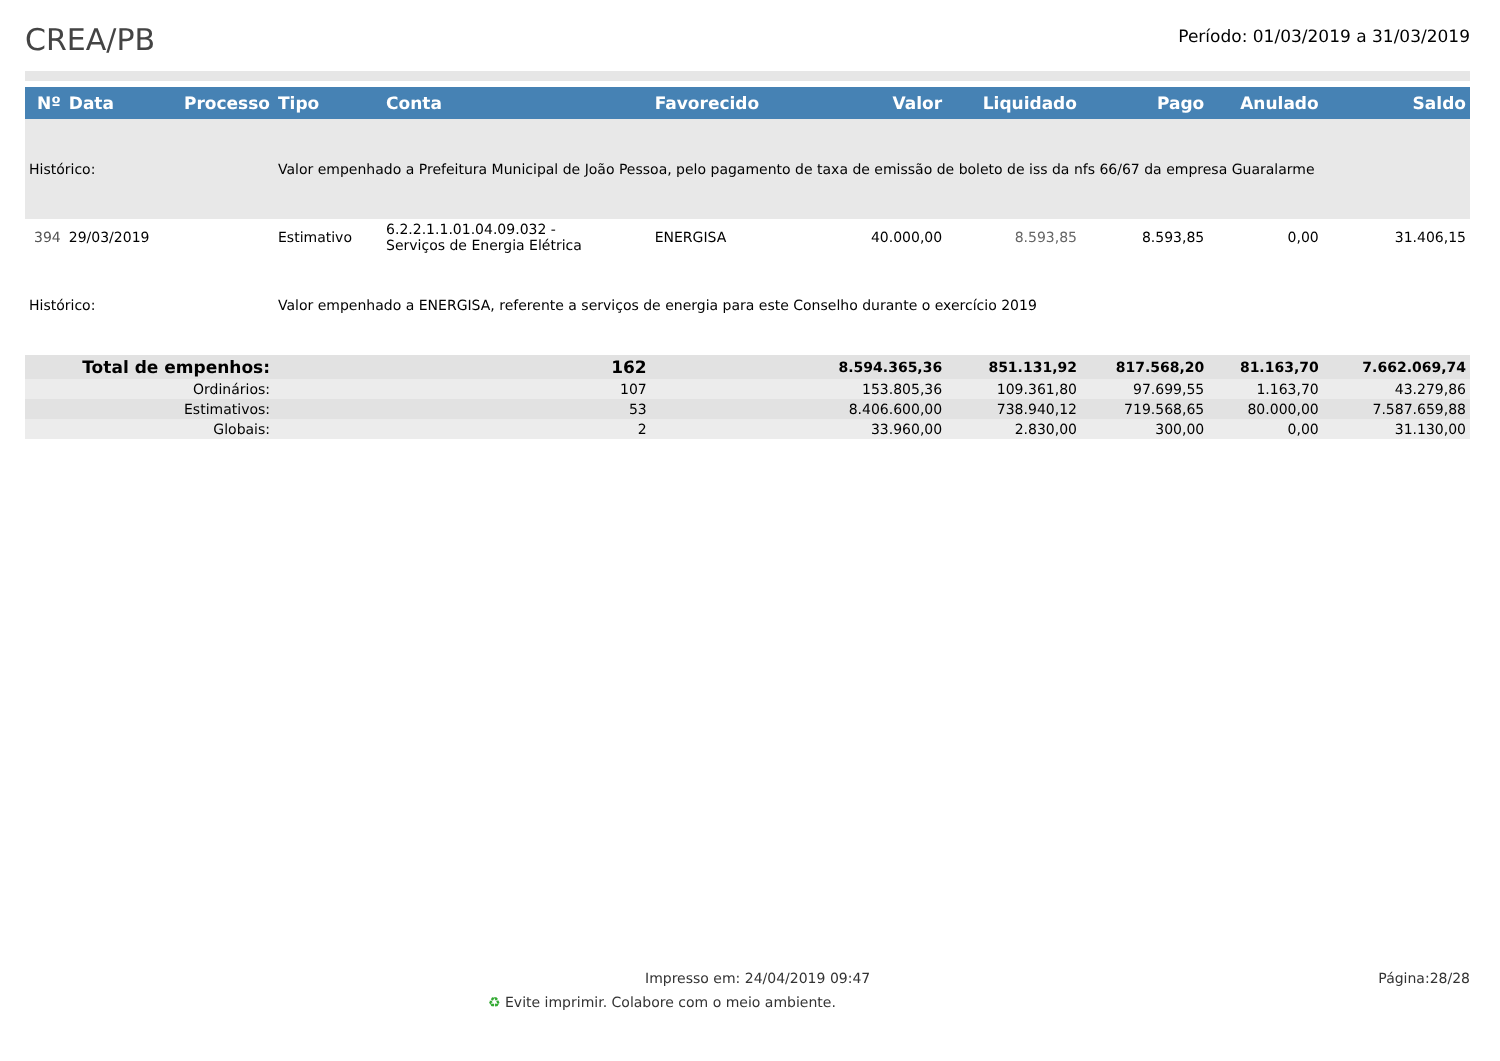CREA/PB
Período: 01/03/2019 a 31/03/2019
| Nº | Data | Processo | Tipo | Conta | Favorecido | Valor | Liquidado | Pago | Anulado | Saldo |
| --- | --- | --- | --- | --- | --- | --- | --- | --- | --- | --- |
| Histórico: | | | Valor empenhado a Prefeitura Municipal de João Pessoa, pelo pagamento de taxa de emissão de boleto de iss da nfs 66/67 da empresa Guaralarme | | | | | | | |
| 394 | 29/03/2019 | | Estimativo | 6.2.2.1.1.01.04.09.032 - Serviços de Energia Elétrica | ENERGISA | 40.000,00 | 8.593,85 | 8.593,85 | 0,00 | 31.406,15 |
| Histórico: | | | Valor empenhado a ENERGISA, referente a serviços de energia para este Conselho durante o exercício 2019 | | | | | | | |
| Total de empenhos: | | | 162 | | | 8.594.365,36 | 851.131,92 | 817.568,20 | 81.163,70 | 7.662.069,74 |
| Ordinários: | | | 107 | | | 153.805,36 | 109.361,80 | 97.699,55 | 1.163,70 | 43.279,86 |
| Estimativos: | | | 53 | | | 8.406.600,00 | 738.940,12 | 719.568,65 | 80.000,00 | 7.587.659,88 |
| Globais: | | | 2 | | | 33.960,00 | 2.830,00 | 300,00 | 0,00 | 31.130,00 |
Impresso em: 24/04/2019 09:47 Página:28/28
♻ Evite imprimir. Colabore com o meio ambiente.